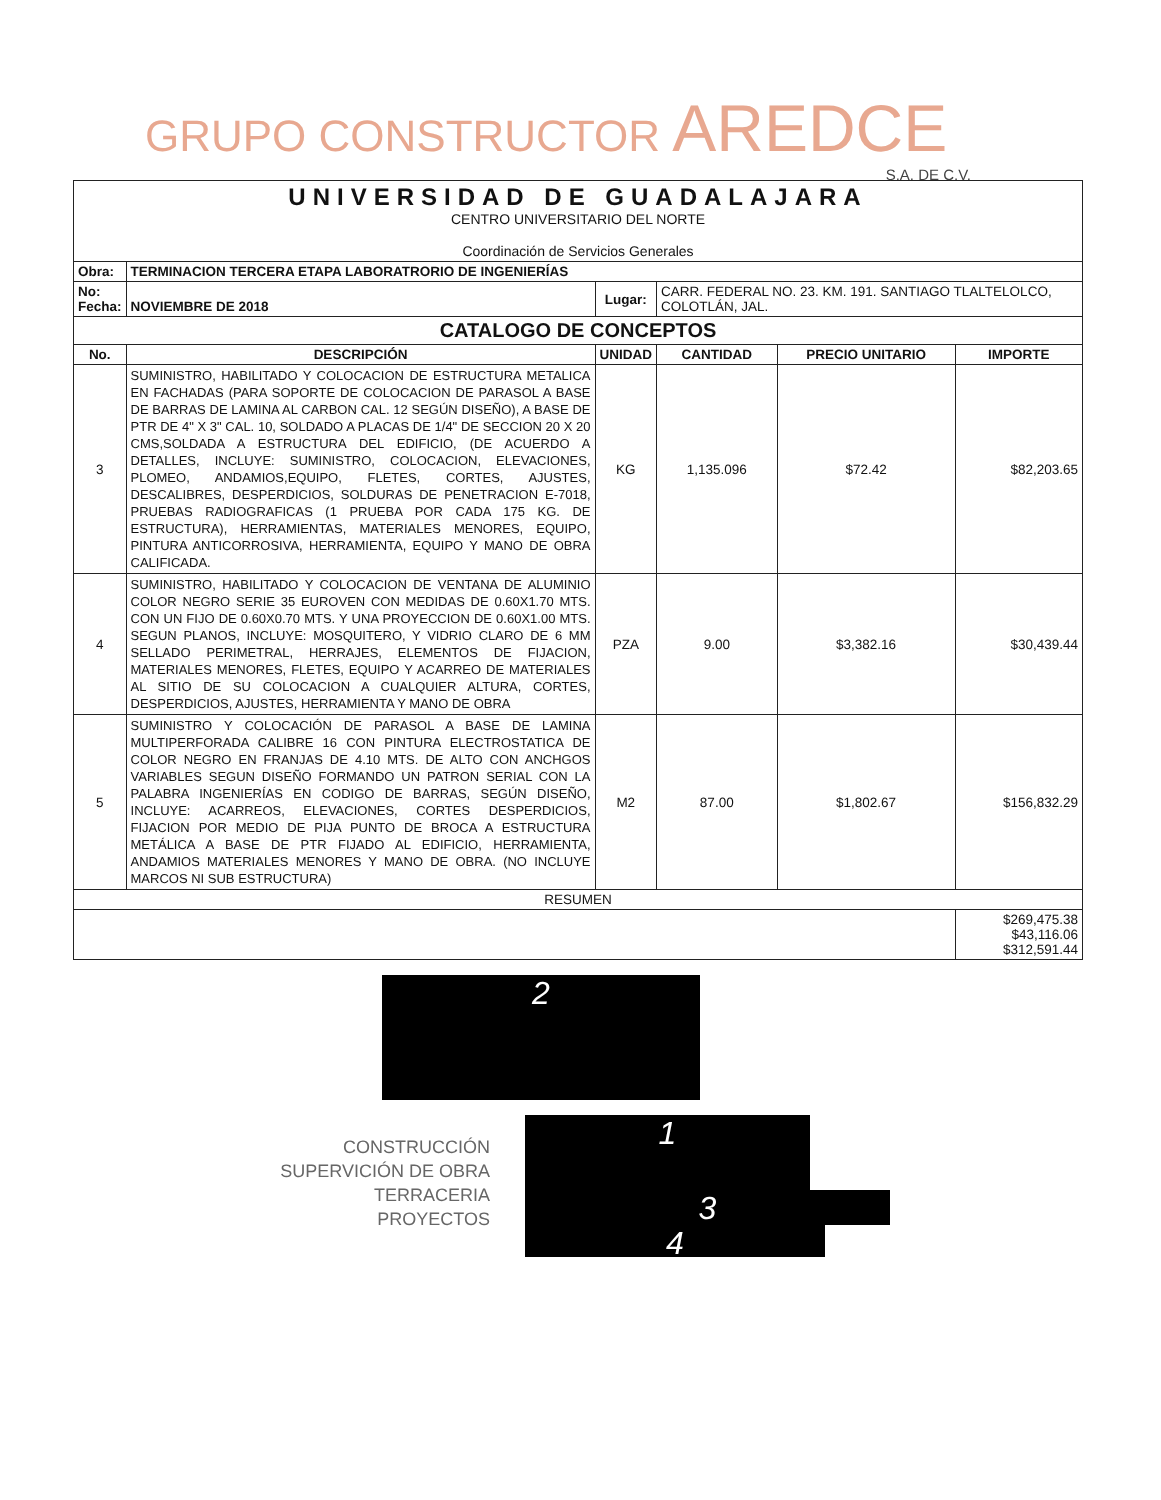GRUPO CONSTRUCTOR AREDCE
S.A. DE C.V.
| UNIVERSIDAD DE GUADALAJARA CENTRO UNIVERSITARIO DEL NORTE Coordinación de Servicios Generales | | | | | |
| Obra: | TERMINACION TERCERA ETAPA LABORATRORIO DE INGENIERÍAS | | | | |
| No: Fecha: | NOVIEMBRE DE 2018 | Lugar: | CARR. FEDERAL NO. 23. KM. 191. SANTIAGO TLALTELOLCO, COLOTLÁN, JAL. | | |
| CATALOGO DE CONCEPTOS | | | | | |
| No. | DESCRIPCIÓN | UNIDAD | CANTIDAD | PRECIO UNITARIO | IMPORTE |
| 3 | SUMINISTRO, HABILITADO Y COLOCACION DE ESTRUCTURA METALICA EN FACHADAS (PARA SOPORTE DE COLOCACION DE PARASOL A BASE DE BARRAS DE LAMINA AL CARBON CAL. 12 SEGÚN DISEÑO), A BASE DE PTR DE 4" X 3" CAL. 10, SOLDADO A PLACAS DE 1/4" DE SECCION 20 X 20 CMS,SOLDADA A ESTRUCTURA DEL EDIFICIO, (DE ACUERDO A DETALLES, INCLUYE: SUMINISTRO, COLOCACION, ELEVACIONES, PLOMEO, ANDAMIOS,EQUIPO, FLETES, CORTES, AJUSTES, DESCALIBRES, DESPERDICIOS, SOLDURAS DE PENETRACION E-7018, PRUEBAS RADIOGRAFICAS (1 PRUEBA POR CADA 175 KG. DE ESTRUCTURA), HERRAMIENTAS, MATERIALES MENORES, EQUIPO, PINTURA ANTICORROSIVA, HERRAMIENTA, EQUIPO Y MANO DE OBRA CALIFICADA. | KG | 1,135.096 | $72.42 | $82,203.65 |
| 4 | SUMINISTRO, HABILITADO Y COLOCACION DE VENTANA DE ALUMINIO COLOR NEGRO SERIE 35 EUROVEN CON MEDIDAS DE 0.60X1.70 MTS. CON UN FIJO DE 0.60X0.70 MTS. Y UNA PROYECCION DE 0.60X1.00 MTS. SEGUN PLANOS, INCLUYE: MOSQUITERO, Y VIDRIO CLARO DE 6 MM SELLADO PERIMETRAL, HERRAJES, ELEMENTOS DE FIJACION, MATERIALES MENORES, FLETES, EQUIPO Y ACARREO DE MATERIALES AL SITIO DE SU COLOCACION A CUALQUIER ALTURA, CORTES, DESPERDICIOS, AJUSTES, HERRAMIENTA Y MANO DE OBRA | PZA | 9.00 | $3,382.16 | $30,439.44 |
| 5 | SUMINISTRO Y COLOCACIÓN DE PARASOL A BASE DE LAMINA MULTIPERFORADA CALIBRE 16 CON PINTURA ELECTROSTATICA DE COLOR NEGRO EN FRANJAS DE 4.10 MTS. DE ALTO CON ANCHGOS VARIABLES SEGUN DISEÑO FORMANDO UN PATRON SERIAL CON LA PALABRA INGENIERÍAS EN CODIGO DE BARRAS, SEGÚN DISEÑO, INCLUYE: ACARREOS, ELEVACIONES, CORTES DESPERDICIOS, FIJACION POR MEDIO DE PIJA PUNTO DE BROCA A ESTRUCTURA METÁLICA A BASE DE PTR FIJADO AL EDIFICIO, HERRAMIENTA, ANDAMIOS MATERIALES MENORES Y MANO DE OBRA. (NO INCLUYE MARCOS NI SUB ESTRUCTURA) | M2 | 87.00 | $1,802.67 | $156,832.29 |
| RESUMEN | | | | | |
| | | | | | $269,475.38 $43,116.06 $312,591.44 |
2
CONSTRUCCIÓN
SUPERVICIÓN DE OBRA
TERRACERIA
PROYECTOS
1
3
4